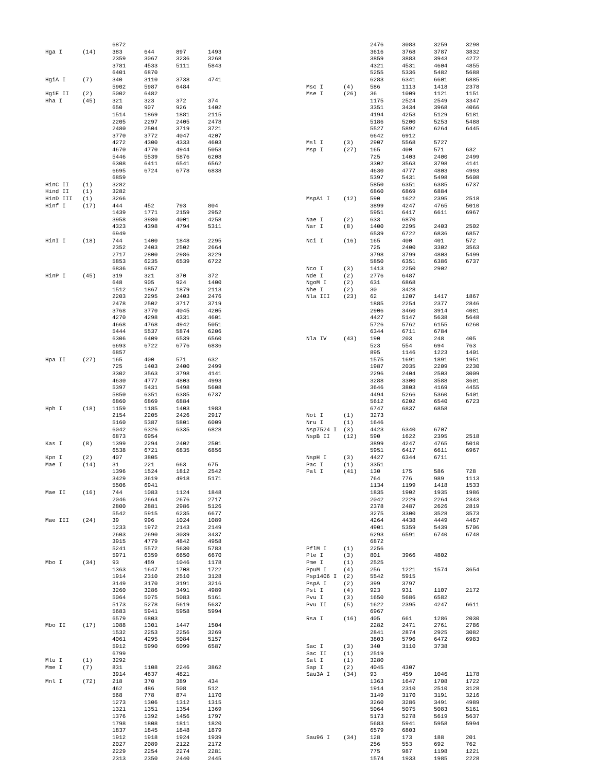| | | 6872 | | | |
| Hga I | (14) | 383 | 644 | 897 | 1493 |
| | | 2359 | 3067 | 3236 | 3268 |
| | | 3781 | 4533 | 5111 | 5843 |
| | | 6401 | 6870 | | |
| HgiA I | (7) | 340 | 3110 | 3738 | 4741 |
| | | 5902 | 5987 | 6484 | |
| HgiE II | (2) | 5002 | 6482 | | |
| Hha I | (45) | 321 | 323 | 372 | 374 |
| | | 650 | 907 | 926 | 1402 |
| | | 1514 | 1869 | 1881 | 2115 |
| | | 2205 | 2297 | 2405 | 2478 |
| | | 2480 | 2504 | 3719 | 3721 |
| | | 3770 | 3772 | 4047 | 4207 |
| | | 4272 | 4300 | 4333 | 4603 |
| | | 4670 | 4770 | 4944 | 5053 |
| | | 5446 | 5539 | 5876 | 6208 |
| | | 6308 | 6411 | 6541 | 6562 |
| | | 6695 | 6724 | 6778 | 6838 |
| | | 6859 | | | |
| HinC II | (1) | 3282 | | | |
| Hind II | (1) | 3282 | | | |
| HinD III | (1) | 3266 | | | |
| Hinf I | (17) | 444 | 452 | 793 | 804 |
| | | 1439 | 1771 | 2159 | 2952 |
| | | 3958 | 3980 | 4001 | 4258 |
| | | 4323 | 4398 | 4794 | 5311 |
| | | 6949 | | | |
| HinI I | (18) | 744 | 1400 | 1848 | 2295 |
| | | 2352 | 2403 | 2502 | 2664 |
| | | 2717 | 2800 | 2986 | 3229 |
| | | 5853 | 6235 | 6539 | 6722 |
| | | 6836 | 6857 | | |
| HinP I | (45) | 319 | 321 | 370 | 372 |
| | | 648 | 905 | 924 | 1400 |
| | | 1512 | 1867 | 1879 | 2113 |
| | | 2203 | 2295 | 2403 | 2476 |
| | | 2478 | 2502 | 3717 | 3719 |
| | | 3768 | 3770 | 4045 | 4205 |
| | | 4270 | 4298 | 4331 | 4601 |
| | | 4668 | 4768 | 4942 | 5051 |
| | | 5444 | 5537 | 5874 | 6206 |
| | | 6306 | 6409 | 6539 | 6560 |
| | | 6693 | 6722 | 6776 | 6836 |
| | | 6857 | | | |
| Hpa II | (27) | 165 | 400 | 571 | 632 |
| | | 725 | 1403 | 2400 | 2499 |
| | | 3302 | 3563 | 3798 | 4141 |
| | | 4630 | 4777 | 4803 | 4993 |
| | | 5397 | 5431 | 5498 | 5608 |
| | | 5850 | 6351 | 6385 | 6737 |
| | | 6860 | 6869 | 6884 | |
| Hph I | (18) | 1159 | 1185 | 1403 | 1983 |
| | | 2154 | 2205 | 2426 | 2917 |
| | | 5160 | 5387 | 5801 | 6009 |
| | | 6042 | 6326 | 6335 | 6828 |
| | | 6873 | 6954 | | |
| Kas I | (8) | 1399 | 2294 | 2402 | 2501 |
| | | 6538 | 6721 | 6835 | 6856 |
| Kpn I | (2) | 407 | 3805 | | |
| Mae I | (14) | 31 | 221 | 663 | 675 |
| | | 1396 | 1524 | 1812 | 2542 |
| | | 3429 | 3619 | 4918 | 5171 |
| | | 5506 | 6941 | | |
| Mae II | (16) | 744 | 1083 | 1124 | 1848 |
| | | 2046 | 2664 | 2676 | 2717 |
| | | 2800 | 2881 | 2986 | 5126 |
| | | 5542 | 5915 | 6235 | 6677 |
| Mae III | (24) | 39 | 996 | 1024 | 1089 |
| | | 1233 | 1972 | 2143 | 2149 |
| | | 2603 | 2690 | 3039 | 3437 |
| | | 3915 | 4779 | 4842 | 4958 |
| | | 5241 | 5572 | 5630 | 5783 |
| | | 5971 | 6359 | 6650 | 6670 |
| Mbo I | (34) | 93 | 459 | 1046 | 1178 |
| | | 1363 | 1647 | 1708 | 1722 |
| | | 1914 | 2310 | 2510 | 3128 |
| | | 3149 | 3170 | 3191 | 3216 |
| | | 3260 | 3286 | 3491 | 4989 |
| | | 5064 | 5075 | 5083 | 5161 |
| | | 5173 | 5278 | 5619 | 5637 |
| | | 5683 | 5941 | 5958 | 5994 |
| | | 6579 | 6803 | | |
| Mbo II | (17) | 1088 | 1301 | 1447 | 1504 |
| | | 1532 | 2253 | 2256 | 3269 |
| | | 4061 | 4295 | 5084 | 5157 |
| | | 5912 | 5990 | 6099 | 6587 |
| | | 6799 | | | |
| Mlu I | (1) | 3292 | | | |
| Mme I | (7) | 831 | 1108 | 2246 | 3862 |
| | | 3914 | 4637 | 4821 | |
| Mnl I | (72) | 218 | 370 | 389 | 434 |
| | | 462 | 486 | 508 | 512 |
| | | 568 | 778 | 874 | 1170 |
| | | 1273 | 1306 | 1312 | 1315 |
| | | 1321 | 1351 | 1354 | 1369 |
| | | 1376 | 1392 | 1456 | 1797 |
| | | 1798 | 1808 | 1811 | 1820 |
| | | 1837 | 1845 | 1848 | 1879 |
| | | 1912 | 1918 | 1924 | 1939 |
| | | 2027 | 2089 | 2122 | 2172 |
| | | 2229 | 2254 | 2274 | 2281 |
| | | 2313 | 2350 | 2440 | 2445 |
| | | 2476 | 3083 | 3259 | 3298 |
| | | 3616 | 3768 | 3787 | 3832 |
| | | 3859 | 3883 | 3943 | 4272 |
| | | 4321 | 4531 | 4604 | 4855 |
| | | 5255 | 5336 | 5482 | 5688 |
| | | 6283 | 6341 | 6601 | 6885 |
| Msc I | (4) | 586 | 1113 | 1418 | 2378 |
| Mse I | (26) | 36 | 1009 | 1121 | 1151 |
| | | 1175 | 2524 | 2549 | 3347 |
| | | 3351 | 3434 | 3968 | 4066 |
| | | 4194 | 4253 | 5129 | 5181 |
| | | 5186 | 5200 | 5253 | 5488 |
| | | 5527 | 5892 | 6264 | 6445 |
| | | 6642 | 6912 | | |
| Msl I | (3) | 2907 | 5568 | 5727 | |
| Msp I | (27) | 165 | 400 | 571 | 632 |
| | | 725 | 1403 | 2400 | 2499 |
| | | 3302 | 3563 | 3798 | 4141 |
| | | 4630 | 4777 | 4803 | 4993 |
| | | 5397 | 5431 | 5498 | 5608 |
| | | 5850 | 6351 | 6385 | 6737 |
| | | 6860 | 6869 | 6884 | |
| MspA1 I | (12) | 590 | 1622 | 2395 | 2518 |
| | | 3899 | 4247 | 4765 | 5010 |
| | | 5951 | 6417 | 6611 | 6967 |
| Nae I | (2) | 633 | 6870 | | |
| Nar I | (8) | 1400 | 2295 | 2403 | 2502 |
| | | 6539 | 6722 | 6836 | 6857 |
| Nci I | (16) | 165 | 400 | 401 | 572 |
| | | 725 | 2400 | 3302 | 3563 |
| | | 3798 | 3799 | 4803 | 5499 |
| | | 5850 | 6351 | 6386 | 6737 |
| Nco I | (3) | 1413 | 2250 | 2902 | |
| Nde I | (2) | 2776 | 6487 | | |
| NgoM I | (2) | 631 | 6868 | | |
| Nhe I | (2) | 30 | 3428 | | |
| Nla III | (23) | 62 | 1207 | 1417 | 1867 |
| | | 1885 | 2254 | 2377 | 2846 |
| | | 2906 | 3460 | 3914 | 4081 |
| | | 4427 | 5147 | 5638 | 5648 |
| | | 5726 | 5762 | 6155 | 6260 |
| | | 6344 | 6711 | 6784 | |
| Nla IV | (43) | 190 | 203 | 248 | 405 |
| | | 523 | 554 | 694 | 763 |
| | | 895 | 1146 | 1223 | 1401 |
| | | 1575 | 1691 | 1891 | 1951 |
| | | 1987 | 2035 | 2209 | 2230 |
| | | 2296 | 2404 | 2503 | 3009 |
| | | 3288 | 3300 | 3588 | 3601 |
| | | 3646 | 3803 | 4169 | 4455 |
| | | 4494 | 5266 | 5360 | 5401 |
| | | 5612 | 6202 | 6540 | 6723 |
| | | 6747 | 6837 | 6858 | |
| Not I | (1) | 3273 | | | |
| Nru I | (1) | 1646 | | | |
| Nsp7524 I | (3) | 4423 | 6340 | 6707 | |
| NspB II | (12) | 590 | 1622 | 2395 | 2518 |
| | | 3899 | 4247 | 4765 | 5010 |
| | | 5951 | 6417 | 6611 | 6967 |
| NspH I | (3) | 4427 | 6344 | 6711 | |
| Pac I | (1) | 3351 | | | |
| Pal I | (41) | 130 | 175 | 586 | 728 |
| | | 764 | 776 | 989 | 1113 |
| | | 1134 | 1199 | 1418 | 1533 |
| | | 1835 | 1902 | 1935 | 1986 |
| | | 2042 | 2229 | 2264 | 2343 |
| | | 2378 | 2487 | 2626 | 2819 |
| | | 3275 | 3300 | 3528 | 3573 |
| | | 4264 | 4438 | 4449 | 4467 |
| | | 4901 | 5359 | 5439 | 5706 |
| | | 6293 | 6591 | 6740 | 6748 |
| | | 6872 | | | |
| PflM I | (1) | 2256 | | | |
| Ple I | (3) | 801 | 3966 | 4802 | |
| Pme I | (1) | 2525 | | | |
| PpuM I | (4) | 256 | 1221 | 1574 | 3654 |
| Psp1406 I | (2) | 5542 | 5915 | | |
| PspA I | (2) | 399 | 3797 | | |
| Pst I | (4) | 923 | 931 | 1107 | 2172 |
| Pvu I | (3) | 1650 | 5686 | 6582 | |
| Pvu II | (5) | 1622 | 2395 | 4247 | 6611 |
| | | 6967 | | | |
| Rsa I | (16) | 405 | 661 | 1286 | 2030 |
| | | 2282 | 2471 | 2761 | 2786 |
| | | 2841 | 2874 | 2925 | 3082 |
| | | 3803 | 5796 | 6472 | 6983 |
| Sac I | (3) | 340 | 3110 | 3738 | |
| Sac II | (1) | 2519 | | | |
| Sal I | (1) | 3280 | | | |
| Sap I | (2) | 4045 | 4307 | | |
| Sau3A I | (34) | 93 | 459 | 1046 | 1178 |
| | | 1363 | 1647 | 1708 | 1722 |
| | | 1914 | 2310 | 2510 | 3128 |
| | | 3149 | 3170 | 3191 | 3216 |
| | | 3260 | 3286 | 3491 | 4989 |
| | | 5064 | 5075 | 5083 | 5161 |
| | | 5173 | 5278 | 5619 | 5637 |
| | | 5683 | 5941 | 5958 | 5994 |
| | | 6579 | 6803 | | |
| Sau96 I | (34) | 128 | 173 | 188 | 201 |
| | | 256 | 553 | 692 | 762 |
| | | 775 | 987 | 1198 | 1221 |
| | | 1574 | 1933 | 1985 | 2228 |